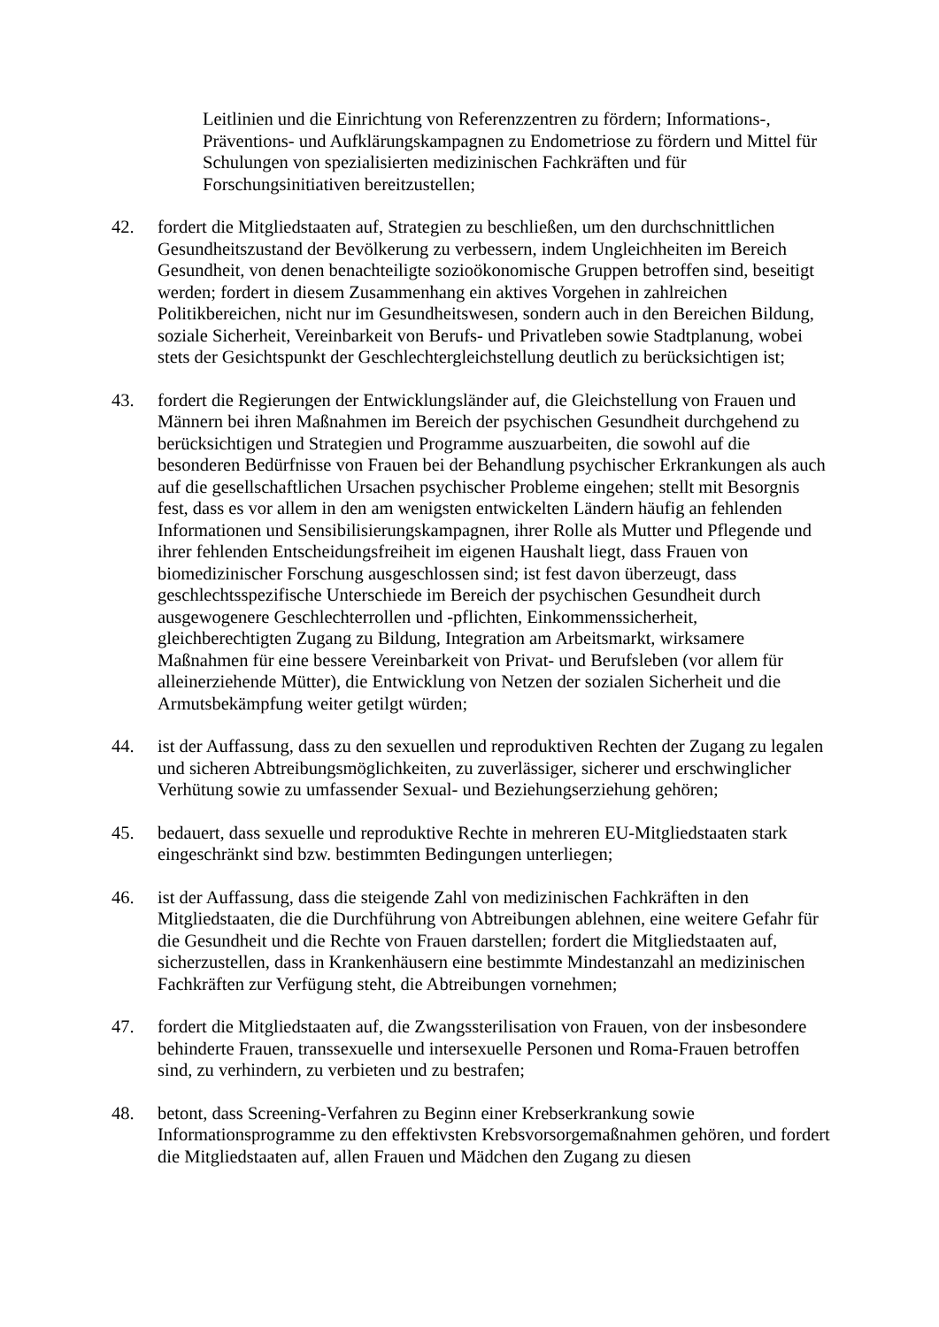Leitlinien und die Einrichtung von Referenzzentren zu fördern; Informations-, Präventions- und Aufklärungskampagnen zu Endometriose zu fördern und Mittel für Schulungen von spezialisierten medizinischen Fachkräften und für Forschungsinitiativen bereitzustellen;
42. fordert die Mitgliedstaaten auf, Strategien zu beschließen, um den durchschnittlichen Gesundheitszustand der Bevölkerung zu verbessern, indem Ungleichheiten im Bereich Gesundheit, von denen benachteiligte sozioökonomische Gruppen betroffen sind, beseitigt werden; fordert in diesem Zusammenhang ein aktives Vorgehen in zahlreichen Politikbereichen, nicht nur im Gesundheitswesen, sondern auch in den Bereichen Bildung, soziale Sicherheit, Vereinbarkeit von Berufs- und Privatleben sowie Stadtplanung, wobei stets der Gesichtspunkt der Geschlechtergleichstellung deutlich zu berücksichtigen ist;
43. fordert die Regierungen der Entwicklungsländer auf, die Gleichstellung von Frauen und Männern bei ihren Maßnahmen im Bereich der psychischen Gesundheit durchgehend zu berücksichtigen und Strategien und Programme auszuarbeiten, die sowohl auf die besonderen Bedürfnisse von Frauen bei der Behandlung psychischer Erkrankungen als auch auf die gesellschaftlichen Ursachen psychischer Probleme eingehen; stellt mit Besorgnis fest, dass es vor allem in den am wenigsten entwickelten Ländern häufig an fehlenden Informationen und Sensibilisierungskampagnen, ihrer Rolle als Mutter und Pflegende und ihrer fehlenden Entscheidungsfreiheit im eigenen Haushalt liegt, dass Frauen von biomedizinischer Forschung ausgeschlossen sind; ist fest davon überzeugt, dass geschlechtsspezifische Unterschiede im Bereich der psychischen Gesundheit durch ausgewogenere Geschlechterrollen und -pflichten, Einkommenssicherheit, gleichberechtigten Zugang zu Bildung, Integration am Arbeitsmarkt, wirksamere Maßnahmen für eine bessere Vereinbarkeit von Privat- und Berufsleben (vor allem für alleinerziehende Mütter), die Entwicklung von Netzen der sozialen Sicherheit und die Armutsbekämpfung weiter getilgt würden;
44. ist der Auffassung, dass zu den sexuellen und reproduktiven Rechten der Zugang zu legalen und sicheren Abtreibungsmöglichkeiten, zu zuverlässiger, sicherer und erschwinglicher Verhütung sowie zu umfassender Sexual- und Beziehungserziehung gehören;
45. bedauert, dass sexuelle und reproduktive Rechte in mehreren EU-Mitgliedstaaten stark eingeschränkt sind bzw. bestimmten Bedingungen unterliegen;
46. ist der Auffassung, dass die steigende Zahl von medizinischen Fachkräften in den Mitgliedstaaten, die die Durchführung von Abtreibungen ablehnen, eine weitere Gefahr für die Gesundheit und die Rechte von Frauen darstellen; fordert die Mitgliedstaaten auf, sicherzustellen, dass in Krankenhäusern eine bestimmte Mindestanzahl an medizinischen Fachkräften zur Verfügung steht, die Abtreibungen vornehmen;
47. fordert die Mitgliedstaaten auf, die Zwangssterilisation von Frauen, von der insbesondere behinderte Frauen, transsexuelle und intersexuelle Personen und Roma-Frauen betroffen sind, zu verhindern, zu verbieten und zu bestrafen;
48. betont, dass Screening-Verfahren zu Beginn einer Krebserkrankung sowie Informationsprogramme zu den effektivsten Krebsvorsorgemaßnahmen gehören, und fordert die Mitgliedstaaten auf, allen Frauen und Mädchen den Zugang zu diesen